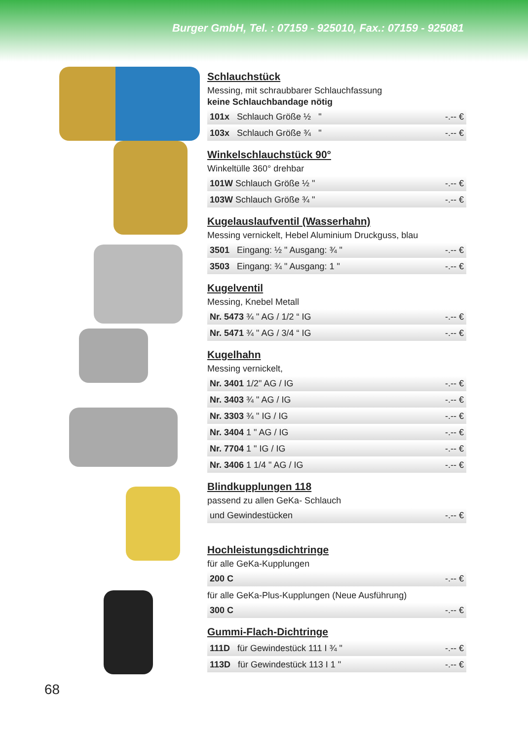Burger GmbH, Tel. : 07159 - 925010, Fax.: 07159 - 925081
Schlauchstück
Messing, mit schraubbarer Schlauchfassung
keine Schlauchbandage nötig
| 101x Schlauch Größe ½ " | -.-- € |
| 103x Schlauch Größe ¾ " | -.-- € |
Winkelschlauchstück 90°
Winkeltülle 360° drehbar
| 101W Schlauch Größe ½ " | -.-- € |
| 103W Schlauch Größe ¾ " | -.-- € |
Kugelauslaufventil (Wasserhahn)
Messing vernickelt, Hebel Aluminium Druckguss, blau
| 3501 Eingang: ½ " Ausgang: ¾ " | -.-- € |
| 3503 Eingang: ¾ " Ausgang: 1 " | -.-- € |
Kugelventil
Messing, Knebel Metall
| Nr. 5473 ¾ " AG / 1/2 “ IG | -.-- € |
| Nr. 5471 ¾ " AG / 3/4 “ IG | -.-- € |
Kugelhahn
Messing vernickelt,
| Nr. 3401 1/2" AG / IG | -.-- € |
| Nr. 3403 ¾ " AG / IG | -.-- € |
| Nr. 3303 ¾ " IG / IG | -.-- € |
| Nr. 3404 1 " AG / IG | -.-- € |
| Nr. 7704 1 " IG / IG | -.-- € |
| Nr. 3406 1 1/4 " AG / IG | -.-- € |
Blindkupplungen 118
passend zu allen GeKa- Schlauch
| und Gewindestücken | -.-- € |
Hochleistungsdichtringe
für alle GeKa-Kupplungen
| 200 C | -.-- € |
für alle GeKa-Plus-Kupplungen (Neue Ausführung)
| 300 C | -.-- € |
Gummi-Flach-Dichtringe
| 111D für Gewindestück 111 I ¾ " | -.-- € |
| 113D für Gewindestück 113 I 1 " | -.-- € |
68